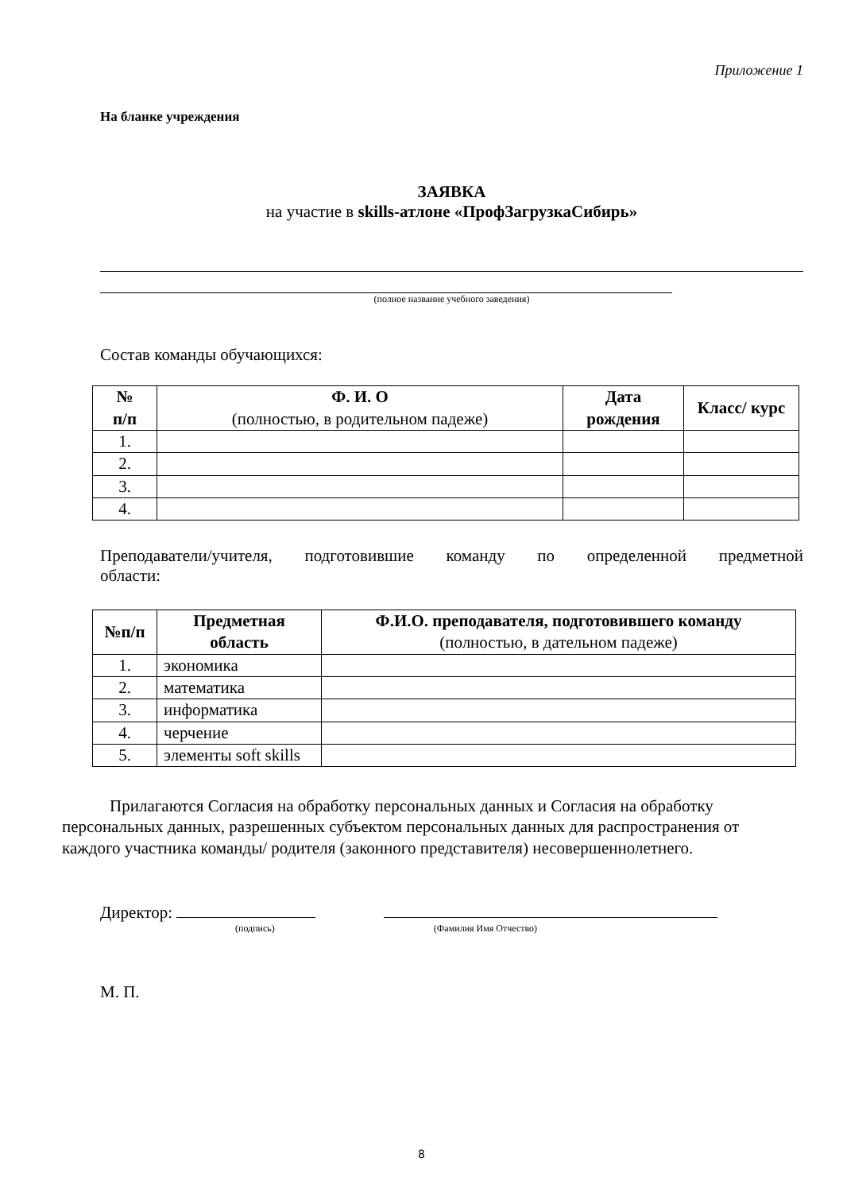Приложение 1
На бланке учреждения
ЗАЯВКА
на участие в skills-атлоне «ПрофЗагрузкаСибирь»
(полное название учебного заведения)
Состав команды обучающихся:
| № п/п | Ф. И. О (полностью, в родительном падеже) | Дата рождения | Класс/ курс |
| --- | --- | --- | --- |
| 1. | | | |
| 2. | | | |
| 3. | | | |
| 4. | | | |
Преподаватели/учителя, подготовившие команду по определенной предметной
области:
| №п/п | Предметная область | Ф.И.О. преподавателя, подготовившего команду (полностью, в дательном падеже) |
| --- | --- | --- |
| 1. | экономика | |
| 2. | математика | |
| 3. | информатика | |
| 4. | черчение | |
| 5. | элементы soft skills | |
Прилагаются Согласия на обработку персональных данных и Согласия на обработку персональных данных, разрешенных субъектом персональных данных для распространения от каждого участника команды/ родителя (законного представителя) несовершеннолетнего.
Директор:
(подпись) (Фамилия Имя Отчество)
М. П.
8